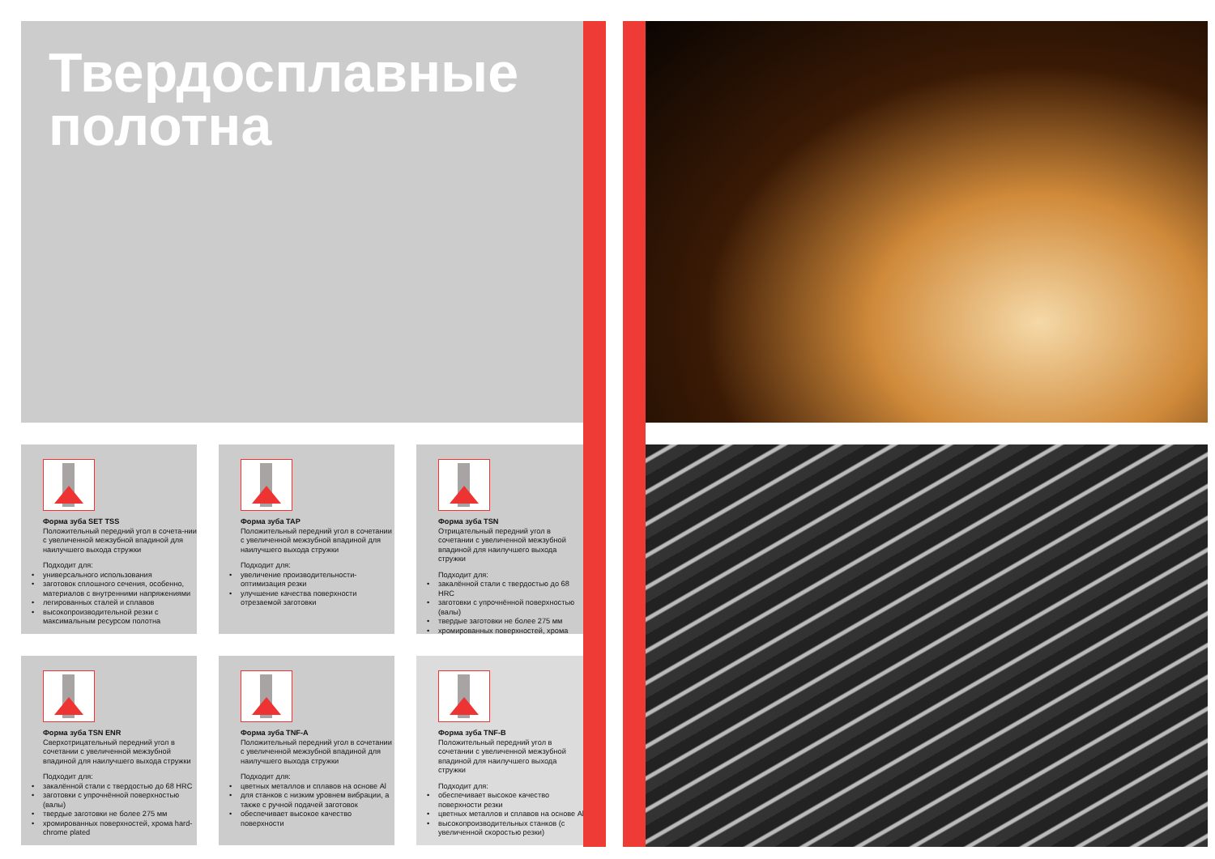Твердосплавные
полотна
Форма зуба SET TSS
Положительный передний угол в сочета-нии с увеличенной межзубной впадиной для наилучшего выхода стружки
Подходит для:
• универсального использования
• заготовок сплошного сечения, особенно, материалов с внутренними напряжениями
• легированных сталей и сплавов
• высокопроизводительной резки с максимальным ресурсом полотна
Форма зуба TAP
Положительный передний угол в сочетании с увеличенной межзубной впадиной для наилучшего выхода стружки
Подходит для:
• увеличение производительности-оптимизация резки
• улучшение качества поверхности отрезаемой заготовки
Форма зуба TSN
Отрицательный передний угол в сочетании с увеличенной межзубной впадиной для наилучшего выхода стружки
Подходит для:
• закалённой стали с твердостью до 68 HRC
• заготовки с упрочнённой поверхностью (валы)
• твердые заготовки не более 275 мм
• хромированных поверхностей, хрома
Форма зуба TSN ENR
Сверхотрицательный передний угол в сочетании с увеличенной межзубной впадиной для наилучшего выхода стружки
Подходит для:
• закалённой стали с твердостью до 68 HRC
• заготовки с упрочнённой поверхностью (валы)
• твердые заготовки не более 275 мм
• хромированных поверхностей, хрома hard-chrome plated
Форма зуба TNF-A
Положительный передний угол в сочетании с увеличенной межзубной впадиной для наилучшего выхода стружки
Подходит для:
• цветных металлов и сплавов на основе Al
• для станков с низким уровнем вибрации, а также с ручной подачей заготовок
• обеспечивает высокое качество поверхности
Форма зуба TNF-B
Положительный передний угол в сочетании с увеличенной межзубной впадиной для наилучшего выхода стружки
Подходит для:
• обеспечивает высокое качество поверхности резки
• цветных металлов и сплавов на основе Al
• высокопроизводительных станков (с увеличенной скоростью резки)